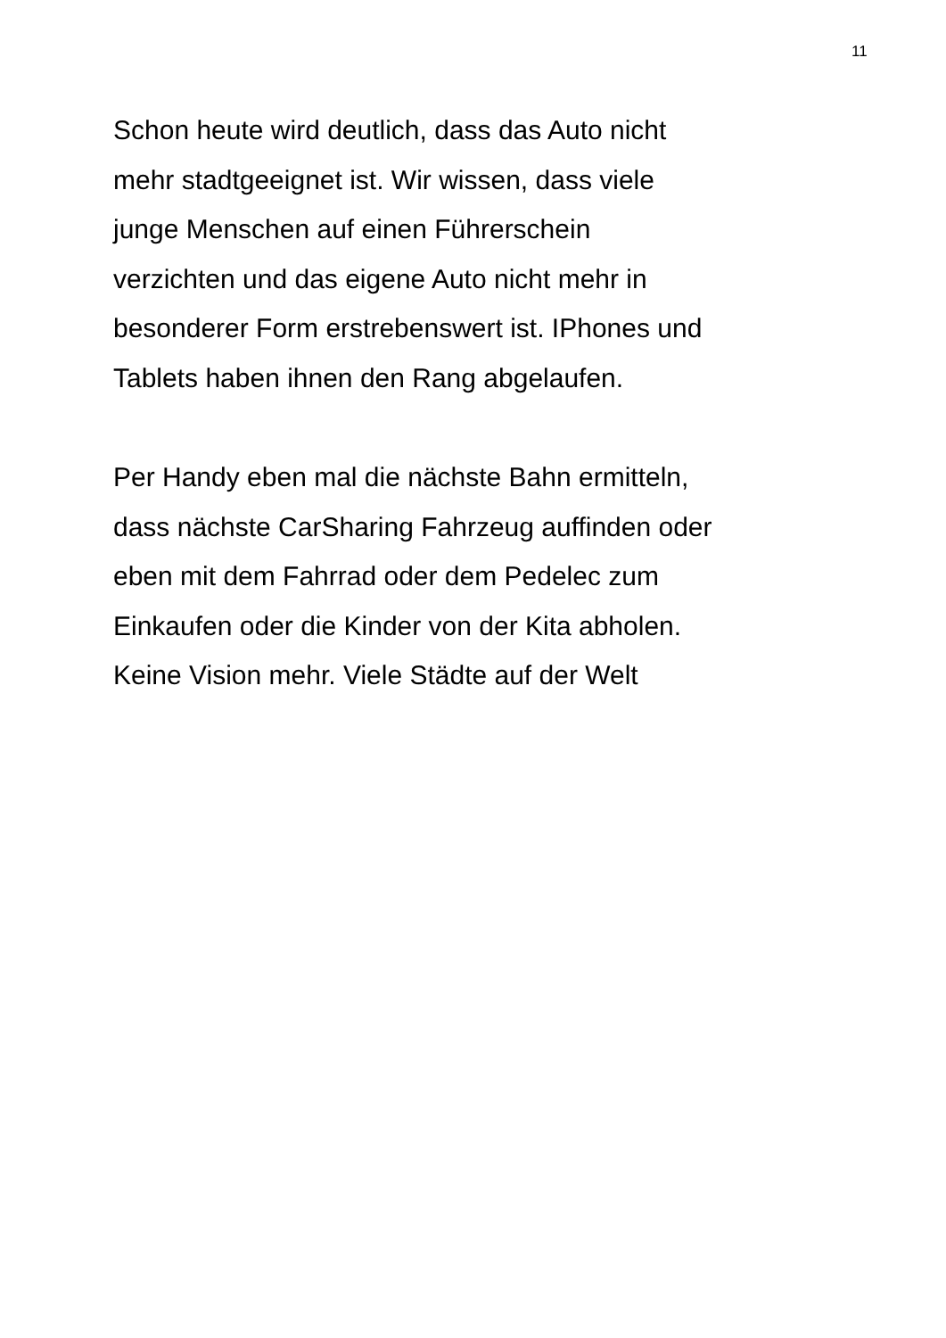11
Schon heute wird deutlich, dass das Auto nicht
mehr stadtgeeignet ist. Wir wissen, dass viele
junge Menschen auf einen Führerschein
verzichten und das eigene Auto nicht mehr in
besonderer Form erstrebenswert ist. IPhones und
Tablets haben ihnen den Rang abgelaufen.
Per Handy eben mal die nächste Bahn ermitteln,
dass nächste CarSharing Fahrzeug auffinden oder
eben mit dem Fahrrad oder dem Pedelec zum
Einkaufen oder die Kinder von der Kita abholen.
Keine Vision mehr. Viele Städte auf der Welt